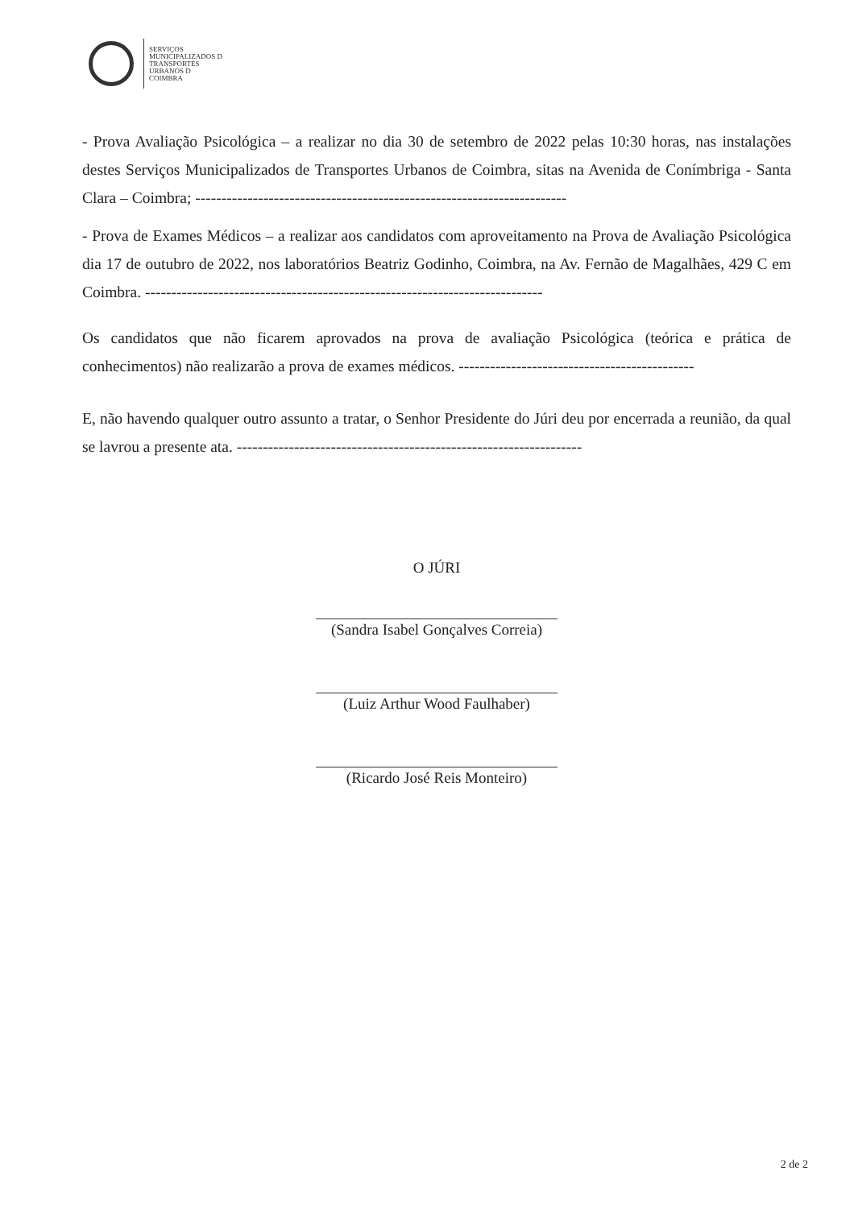SERVIÇOS
MUNICIPALIZADOS D
TRANSPORTES
URBANOS D
COIMBRA
- Prova Avaliação Psicológica – a realizar no dia 30 de setembro de 2022 pelas 10:30 horas, nas instalações destes Serviços Municipalizados de Transportes Urbanos de Coimbra, sitas na Avenida de Conímbriga - Santa Clara – Coimbra; -----------------------------------------------------------------------
- Prova de Exames Médicos – a realizar aos candidatos com aproveitamento na Prova de Avaliação Psicológica dia 17 de outubro de 2022, nos laboratórios Beatriz Godinho, Coimbra, na Av. Fernão de Magalhães, 429 C em Coimbra. ----------------------------------------------------------------------------
Os candidatos que não ficarem aprovados na prova de avaliação Psicológica (teórica e prática de conhecimentos) não realizarão a prova de exames médicos. ---------------------------------------------
E, não havendo qualquer outro assunto a tratar, o Senhor Presidente do Júri deu por encerrada a reunião, da qual se lavrou a presente ata. ------------------------------------------------------------------
O JÚRI
(Sandra Isabel Gonçalves Correia)
(Luiz Arthur Wood Faulhaber)
(Ricardo José Reis Monteiro)
2 de 2